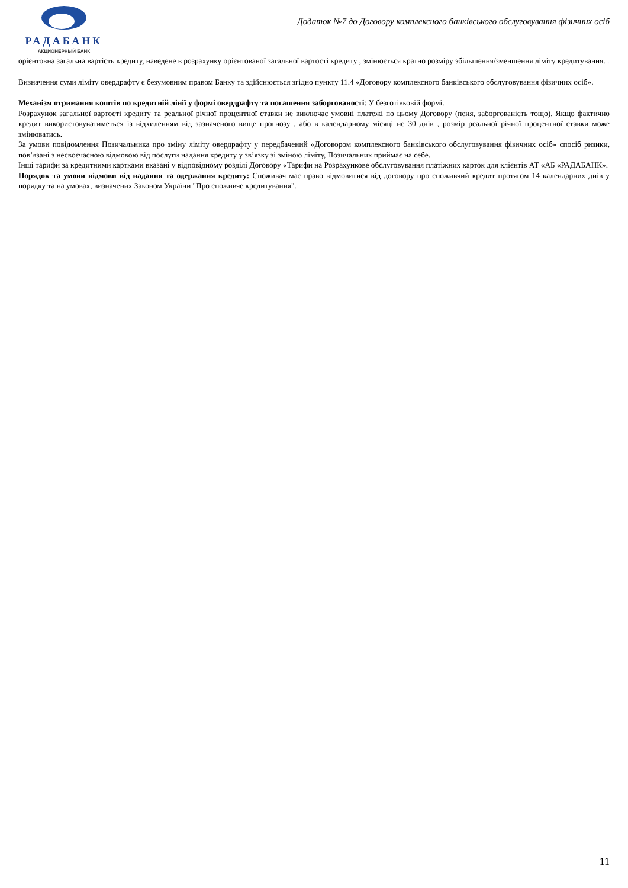РАДАБАНК
АКЦИОНЕРНЫЙ БАНК
Додаток №7 до Договору комплексного банківського обслуговування фізичних осіб
орієнтовна загальна вартість кредиту, наведене в розрахунку орієнтованої загальної вартості кредиту , змінюється кратно розміру збільшення/зменшення ліміту кредитування. .
Визначення суми ліміту овердрафту є безумовним правом Банку та здійснюється згідно пункту 11.4 «Договору комплексного банківського обслуговування фізичних осіб».
Механізм отримання коштів по кредитній лінії у формі овердрафту та погашення заборгованості: У безготівковій формі.
Розрахунок загальної вартості кредиту та реальної річної процентної ставки не виключає умовні платежі по цьому Договору (пеня, заборгованість тощо). Якщо фактично кредит використовуватиметься із відхиленням від зазначеного вище прогнозу , або в календарному місяці не 30 днів , розмір реальної річної процентної ставки може змінюватись.
За умови повідомлення Позичальника про зміну ліміту овердрафту у передбачений «Договором комплексного банківського обслуговування фізичних осіб» спосіб ризики, пов’язані з несвоєчасною відмовою від послуги надання кредиту у зв’язку зі зміною ліміту, Позичальник приймає на себе.
Інші тарифи за кредитними картками вказані у відповідному розділі Договору «Тарифи на Розрахункове обслуговування платіжних карток для клієнтів АТ «АБ «РАДАБАНК».
Порядок та умови відмови від надання та одержання кредиту: Споживач має право відмовитися від договору про споживчий кредит протягом 14 календарних днів у порядку та на умовах, визначених Законом України "Про споживче кредитування".
11